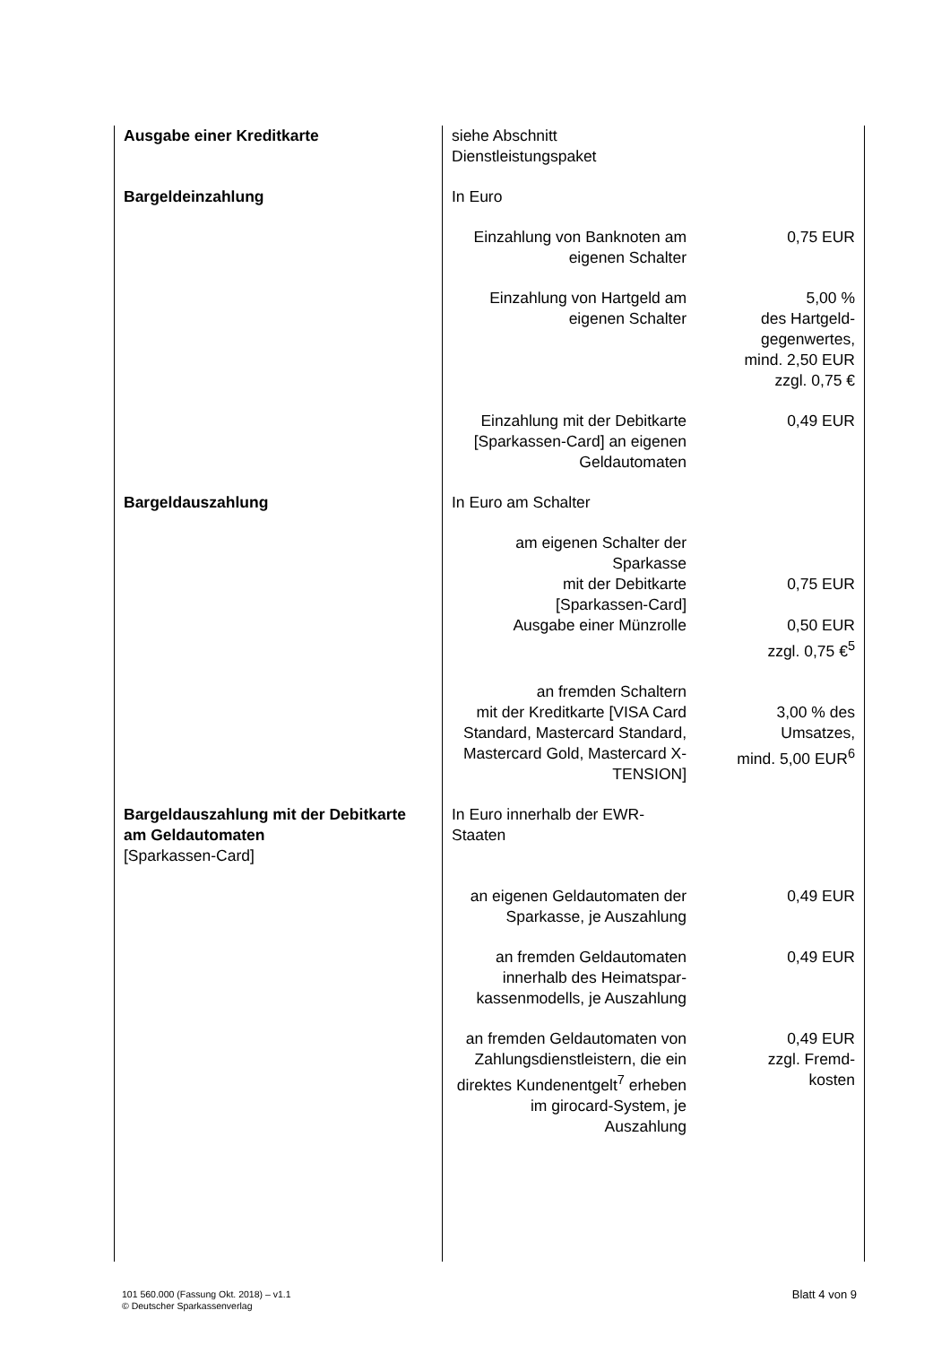| Ausgabe einer Kreditkarte | siehe Abschnitt Dienstleistungspaket | |
| Bargeldeinzahlung | In Euro | |
| | Einzahlung von Banknoten am eigenen Schalter | 0,75 EUR |
| | Einzahlung von Hartgeld am eigenen Schalter | 5,00 % des Hartgeld- gegenwertes, mind. 2,50 EUR zzgl. 0,75 € |
| | Einzahlung mit der Debitkarte [Sparkassen-Card] an eigenen Geldautomaten | 0,49 EUR |
| Bargeldauszahlung | In Euro am Schalter | |
| | am eigenen Schalter der Sparkasse mit der Debitkarte [Sparkassen-Card] Ausgabe einer Münzrolle | 0,75 EUR 0,50 EUR zzgl. 0,75 €<sup>5</sup> |
| | an fremden Schaltern mit der Kreditkarte [VISA Card Standard, Mastercard Standard, Mastercard Gold, Mastercard X-TENSION] | 3,00 % des Umsatzes, mind. 5,00 EUR<sup>6</sup> |
| Bargeldauszahlung mit der Debitkarte am Geldautomaten [Sparkassen-Card] | In Euro innerhalb der EWR- Staaten | |
| | an eigenen Geldautomaten der Sparkasse, je Auszahlung | 0,49 EUR |
| | an fremden Geldautomaten innerhalb des Heimatspar- kassenmodells, je Auszahlung | 0,49 EUR |
| | an fremden Geldautomaten von Zahlungsdienstleistern, die ein direktes Kundenentgelt<sup>7</sup> erheben im girocard-System, je Auszahlung | 0,49 EUR zzgl. Fremd- kosten |
101 560.000 (Fassung Okt. 2018) – v1.1
© Deutscher Sparkassenverlag
Blatt 4 von 9